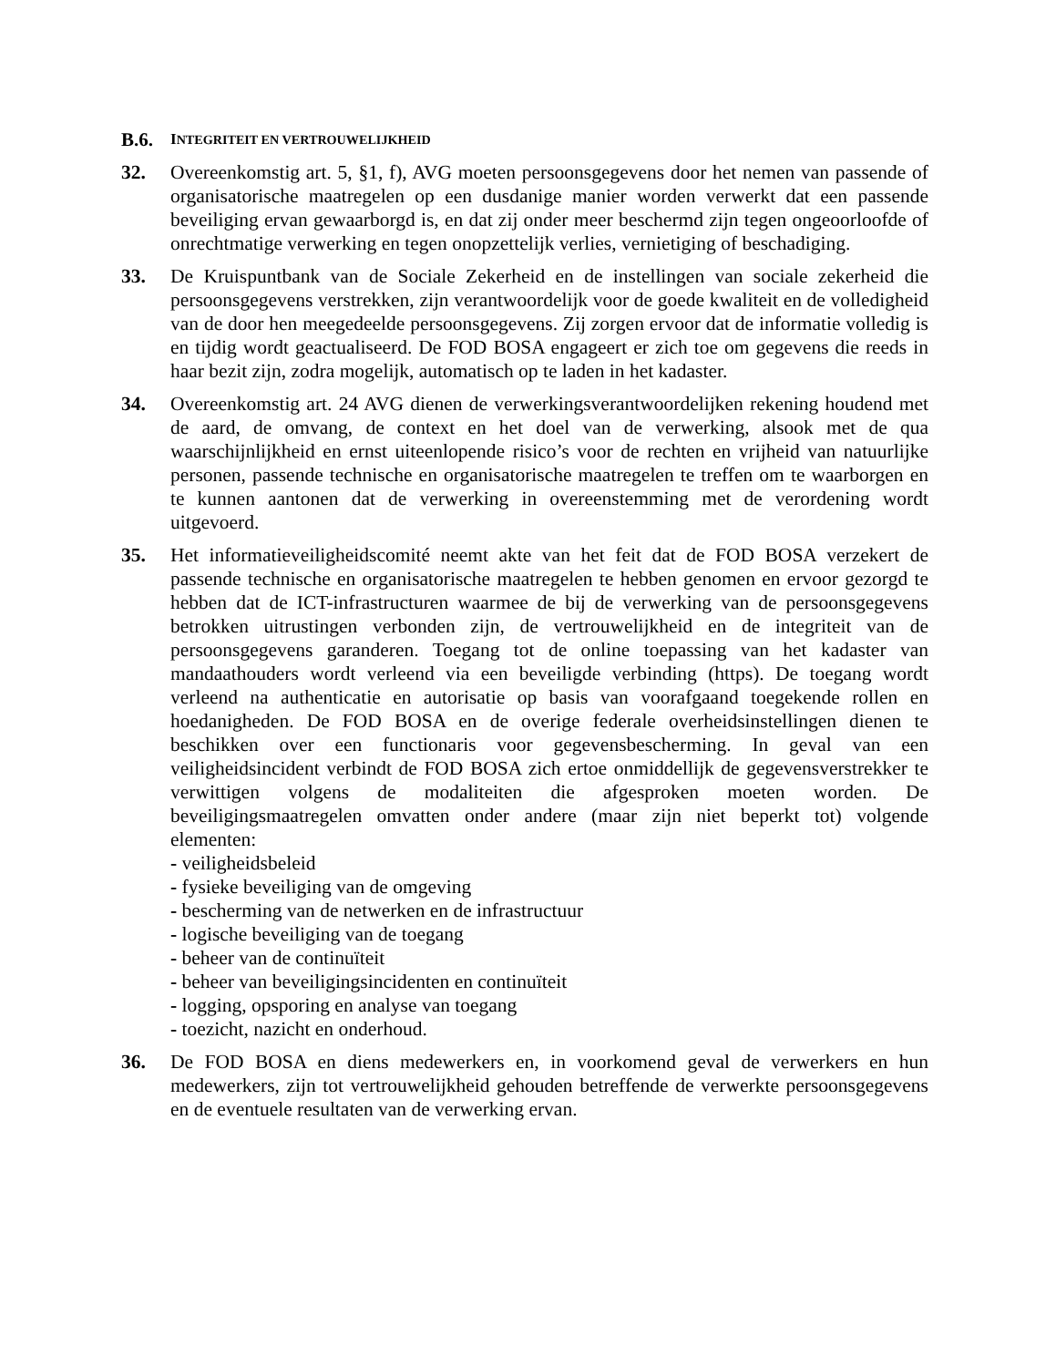B.6. INTEGRITEIT EN VERTROUWELIJKHEID
32. Overeenkomstig art. 5, §1, f), AVG moeten persoonsgegevens door het nemen van passende of organisatorische maatregelen op een dusdanige manier worden verwerkt dat een passende beveiliging ervan gewaarborgd is, en dat zij onder meer beschermd zijn tegen ongeoorloofde of onrechtmatige verwerking en tegen onopzettelijk verlies, vernietiging of beschadiging.
33. De Kruispuntbank van de Sociale Zekerheid en de instellingen van sociale zekerheid die persoonsgegevens verstrekken, zijn verantwoordelijk voor de goede kwaliteit en de volledigheid van de door hen meegedeelde persoonsgegevens. Zij zorgen ervoor dat de informatie volledig is en tijdig wordt geactualiseerd. De FOD BOSA engageert er zich toe om gegevens die reeds in haar bezit zijn, zodra mogelijk, automatisch op te laden in het kadaster.
34. Overeenkomstig art. 24 AVG dienen de verwerkingsverantwoordelijken rekening houdend met de aard, de omvang, de context en het doel van de verwerking, alsook met de qua waarschijnlijkheid en ernst uiteenlopende risico’s voor de rechten en vrijheid van natuurlijke personen, passende technische en organisatorische maatregelen te treffen om te waarborgen en te kunnen aantonen dat de verwerking in overeenstemming met de verordening wordt uitgevoerd.
35. Het informatieveiligheidscomité neemt akte van het feit dat de FOD BOSA verzekert de passende technische en organisatorische maatregelen te hebben genomen en ervoor gezorgd te hebben dat de ICT-infrastructuren waarmee de bij de verwerking van de persoonsgegevens betrokken uitrustingen verbonden zijn, de vertrouwelijkheid en de integriteit van de persoonsgegevens garanderen. Toegang tot de online toepassing van het kadaster van mandaathouders wordt verleend via een beveiligde verbinding (https). De toegang wordt verleend na authenticatie en autorisatie op basis van voorafgaand toegekende rollen en hoedanigheden. De FOD BOSA en de overige federale overheidsinstellingen dienen te beschikken over een functionaris voor gegevensbescherming. In geval van een veiligheidsincident verbindt de FOD BOSA zich ertoe onmiddellijk de gegevensverstrekker te verwittigen volgens de modaliteiten die afgesproken moeten worden. De beveiligingsmaatregelen omvatten onder andere (maar zijn niet beperkt tot) volgende elementen:
- veiligheidsbeleid
- fysieke beveiliging van de omgeving
- bescherming van de netwerken en de infrastructuur
- logische beveiliging van de toegang
- beheer van de continuïteit
- beheer van beveiligingsincidenten en continuïteit
- logging, opsporing en analyse van toegang
- toezicht, nazicht en onderhoud.
36. De FOD BOSA en diens medewerkers en, in voorkomend geval de verwerkers en hun medewerkers, zijn tot vertrouwelijkheid gehouden betreffende de verwerkte persoonsgegevens en de eventuele resultaten van de verwerking ervan.